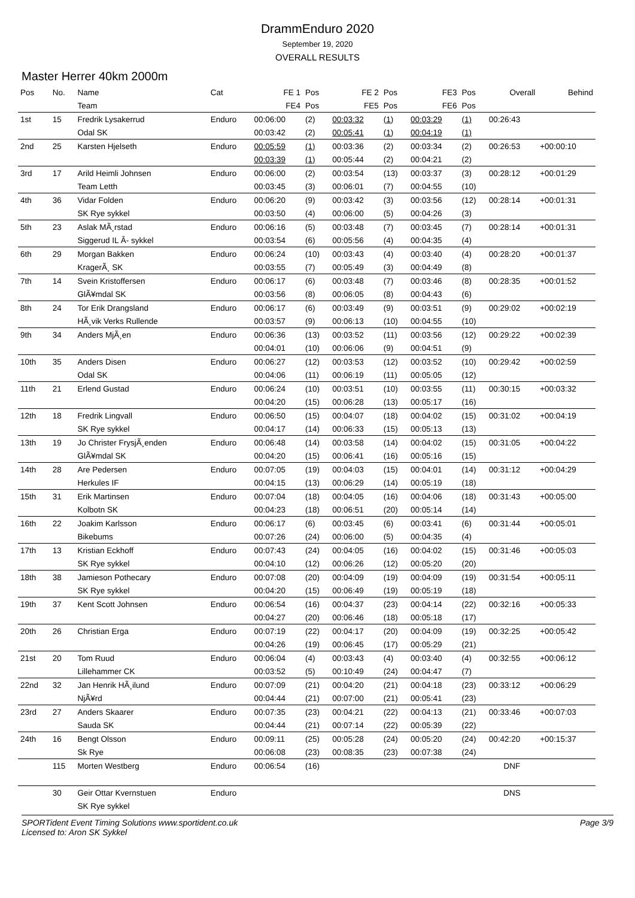DrammEnduro 2020
September 19, 2020
OVERALL RESULTS
Master Herrer 40km 2000m
| Pos | No. | Name | Cat | FE 1 | Pos | FE 2 | Pos | FE3 | Pos | Overall | Behind |
| --- | --- | --- | --- | --- | --- | --- | --- | --- | --- | --- | --- |
| | | Team | | FE4 | Pos | FE5 | Pos | FE6 | Pos | | |
| 1st | 15 | Fredrik Lysakerrud | Enduro | 00:06:00 | (2) | 00:03:32 | (1) | 00:03:29 | (1) | 00:26:43 | |
| | | Odal SK | | 00:03:42 | (2) | 00:05:41 | (1) | 00:04:19 | (1) | | |
| 2nd | 25 | Karsten Hjelseth | Enduro | 00:05:59 | (1) | 00:03:36 | (2) | 00:03:34 | (2) | 00:26:53 | +00:00:10 |
| | | | | 00:03:39 | (1) | 00:05:44 | (2) | 00:04:21 | (2) | | |
| 3rd | 17 | Arild Heimli Johnsen | Enduro | 00:06:00 | (2) | 00:03:54 | (13) | 00:03:37 | (3) | 00:28:12 | +00:01:29 |
| | | Team Letth | | 00:03:45 | (3) | 00:06:01 | (7) | 00:04:55 | (10) | | |
| 4th | 36 | Vidar Folden | Enduro | 00:06:20 | (9) | 00:03:42 | (3) | 00:03:56 | (12) | 00:28:14 | +00:01:31 |
| | | SK Rye sykkel | | 00:03:50 | (4) | 00:06:00 | (5) | 00:04:26 | (3) | | |
| 5th | 23 | Aslak MÃ¸rstad | Enduro | 00:06:16 | (5) | 00:03:48 | (7) | 00:03:45 | (7) | 00:28:14 | +00:01:31 |
| | | Siggerud IL Â- sykkel | | 00:03:54 | (6) | 00:05:56 | (4) | 00:04:35 | (4) | | |
| 6th | 29 | Morgan Bakken | Enduro | 00:06:24 | (10) | 00:03:43 | (4) | 00:03:40 | (4) | 00:28:20 | +00:01:37 |
| | | KragerÃ¸ SK | | 00:03:55 | (7) | 00:05:49 | (3) | 00:04:49 | (8) | | |
| 7th | 14 | Svein Kristoffersen | Enduro | 00:06:17 | (6) | 00:03:48 | (7) | 00:03:46 | (8) | 00:28:35 | +00:01:52 |
| | | GlÃ¥mdal SK | | 00:03:56 | (8) | 00:06:05 | (8) | 00:04:43 | (6) | | |
| 8th | 24 | Tor Erik Drangsland | Enduro | 00:06:17 | (6) | 00:03:49 | (9) | 00:03:51 | (9) | 00:29:02 | +00:02:19 |
| | | HÃ¸vik Verks Rullende | | 00:03:57 | (9) | 00:06:13 | (10) | 00:04:55 | (10) | | |
| 9th | 34 | Anders MjÃ¸en | Enduro | 00:06:36 | (13) | 00:03:52 | (11) | 00:03:56 | (12) | 00:29:22 | +00:02:39 |
| | | | | 00:04:01 | (10) | 00:06:06 | (9) | 00:04:51 | (9) | | |
| 10th | 35 | Anders Disen | Enduro | 00:06:27 | (12) | 00:03:53 | (12) | 00:03:52 | (10) | 00:29:42 | +00:02:59 |
| | | Odal SK | | 00:04:06 | (11) | 00:06:19 | (11) | 00:05:05 | (12) | | |
| 11th | 21 | Erlend Gustad | Enduro | 00:06:24 | (10) | 00:03:51 | (10) | 00:03:55 | (11) | 00:30:15 | +00:03:32 |
| | | | | 00:04:20 | (15) | 00:06:28 | (13) | 00:05:17 | (16) | | |
| 12th | 18 | Fredrik Lingvall | Enduro | 00:06:50 | (15) | 00:04:07 | (18) | 00:04:02 | (15) | 00:31:02 | +00:04:19 |
| | | SK Rye sykkel | | 00:04:17 | (14) | 00:06:33 | (15) | 00:05:13 | (13) | | |
| 13th | 19 | Jo Christer FrysjÃ¸enden | Enduro | 00:06:48 | (14) | 00:03:58 | (14) | 00:04:02 | (15) | 00:31:05 | +00:04:22 |
| | | GlÃ¥mdal SK | | 00:04:20 | (15) | 00:06:41 | (16) | 00:05:16 | (15) | | |
| 14th | 28 | Are Pedersen | Enduro | 00:07:05 | (19) | 00:04:03 | (15) | 00:04:01 | (14) | 00:31:12 | +00:04:29 |
| | | Herkules IF | | 00:04:15 | (13) | 00:06:29 | (14) | 00:05:19 | (18) | | |
| 15th | 31 | Erik Martinsen | Enduro | 00:07:04 | (18) | 00:04:05 | (16) | 00:04:06 | (18) | 00:31:43 | +00:05:00 |
| | | Kolbotn SK | | 00:04:23 | (18) | 00:06:51 | (20) | 00:05:14 | (14) | | |
| 16th | 22 | Joakim Karlsson | Enduro | 00:06:17 | (6) | 00:03:45 | (6) | 00:03:41 | (6) | 00:31:44 | +00:05:01 |
| | | Bikebums | | 00:07:26 | (24) | 00:06:00 | (5) | 00:04:35 | (4) | | |
| 17th | 13 | Kristian Eckhoff | Enduro | 00:07:43 | (24) | 00:04:05 | (16) | 00:04:02 | (15) | 00:31:46 | +00:05:03 |
| | | SK Rye sykkel | | 00:04:10 | (12) | 00:06:26 | (12) | 00:05:20 | (20) | | |
| 18th | 38 | Jamieson Pothecary | Enduro | 00:07:08 | (20) | 00:04:09 | (19) | 00:04:09 | (19) | 00:31:54 | +00:05:11 |
| | | SK Rye sykkel | | 00:04:20 | (15) | 00:06:49 | (19) | 00:05:19 | (18) | | |
| 19th | 37 | Kent Scott Johnsen | Enduro | 00:06:54 | (16) | 00:04:37 | (23) | 00:04:14 | (22) | 00:32:16 | +00:05:33 |
| | | | | 00:04:27 | (20) | 00:06:46 | (18) | 00:05:18 | (17) | | |
| 20th | 26 | Christian Erga | Enduro | 00:07:19 | (22) | 00:04:17 | (20) | 00:04:09 | (19) | 00:32:25 | +00:05:42 |
| | | | | 00:04:26 | (19) | 00:06:45 | (17) | 00:05:29 | (21) | | |
| 21st | 20 | Tom Ruud | Enduro | 00:06:04 | (4) | 00:03:43 | (4) | 00:03:40 | (4) | 00:32:55 | +00:06:12 |
| | | Lillehammer CK | | 00:03:52 | (5) | 00:10:49 | (24) | 00:04:47 | (7) | | |
| 22nd | 32 | Jan Henrik HÃ¸ilund | Enduro | 00:07:09 | (21) | 00:04:20 | (21) | 00:04:18 | (23) | 00:33:12 | +00:06:29 |
| | | NjÃ¥rd | | 00:04:44 | (21) | 00:07:00 | (21) | 00:05:41 | (23) | | |
| 23rd | 27 | Anders Skaarer | Enduro | 00:07:35 | (23) | 00:04:21 | (22) | 00:04:13 | (21) | 00:33:46 | +00:07:03 |
| | | Sauda SK | | 00:04:44 | (21) | 00:07:14 | (22) | 00:05:39 | (22) | | |
| 24th | 16 | Bengt Olsson | Enduro | 00:09:11 | (25) | 00:05:28 | (24) | 00:05:20 | (24) | 00:42:20 | +00:15:37 |
| | | Sk Rye | | 00:06:08 | (23) | 00:08:35 | (23) | 00:07:38 | (24) | | |
| | 115 | Morten Westberg | Enduro | 00:06:54 | (16) | | | | | DNF | |
| | 30 | Geir Ottar Kvernstuen | Enduro | | | | | | | DNS | |
| | | SK Rye sykkel | | | | | | | | | |
SPORTident Event Timing Solutions www.sportident.co.uk
Licensed to: Aron SK Sykkel
Page 3/9